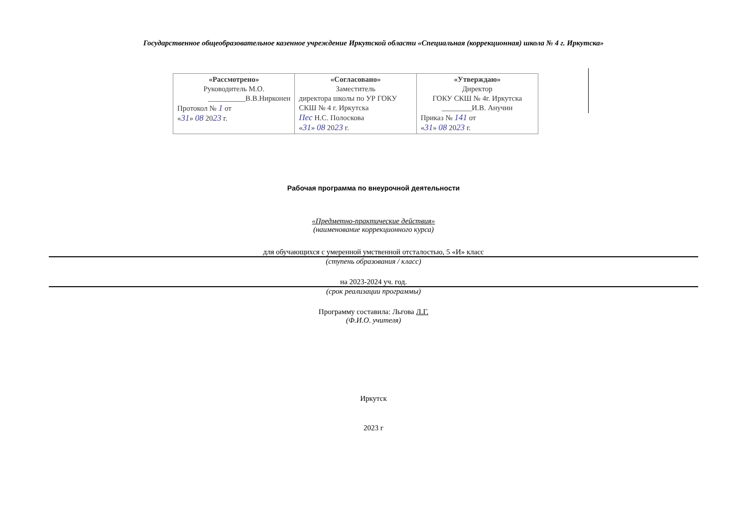Государственное общеобразовательное казенное учреждение Иркутской области «Специальная (коррекционная) школа № 4 г. Иркутска»
| «Рассмотрено» Руководитель М.О. __________В.В.Нирконен Протокол № 1 от « 31 » 08 20 23 г. | «Согласовано» Заместитель директора школы по УР ГОКУ СКШ № 4 г. Иркутска Пес Н.С. Полоскова « 31 » 08 20 23 г. | «Утверждаю» Директор ГОКУ СКШ № 4г. Иркутска ________И.В. Анучин Приказ № 141 от « 31 » 08 20 23 г. |
Рабочая программа по внеурочной деятельности
«Предметно-практические действия»
(наименование коррекционного курса)
для обучающихся с умеренной умственной отсталостью, 5 «И» класс
(ступень образования / класс)
на 2023-2024 уч. год.
(срок реализации программы)
Программу составила: Льгова Л.Г.
(Ф.И.О. учителя)
Иркутск
2023 г